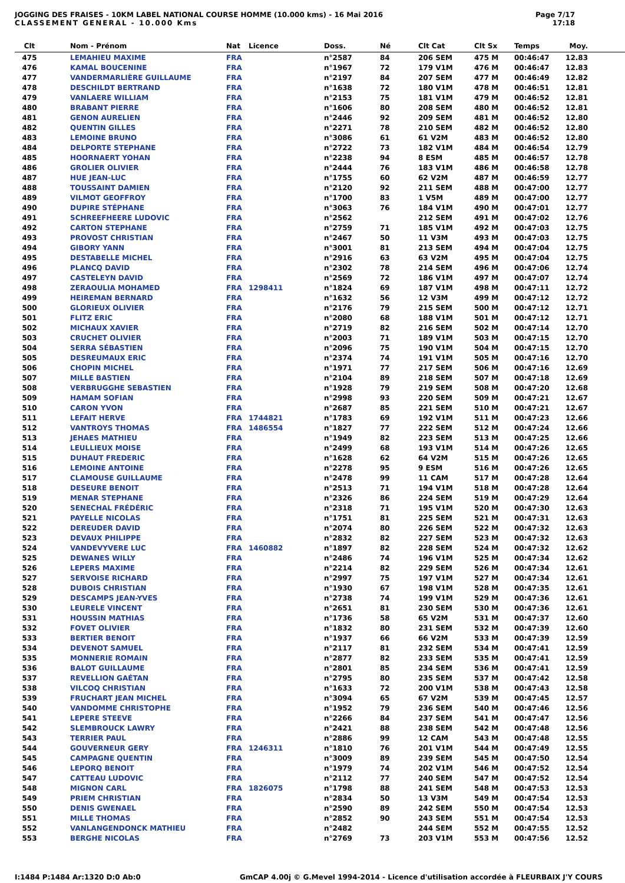JOGGING DES FRAISES - 10KM LABEL NATIONAL COURSE HOMME (10.000 kms) - 16 Mai 2016
CLASSEMENT GENERAL - 10.000 Kms
Page 7/17
17:18
| Clt | Nom - Prénom | Nat | Licence | Doss. | Né | Clt Cat | Clt Sx | Temps | Moy. | |
| --- | --- | --- | --- | --- | --- | --- | --- | --- | --- | --- |
| 475 | LEMAHIEU MAXIME | FRA | | n°2587 | 84 | 206 SEM | 475 M | 00:46:47 | 12.83 | |
| 476 | KAMAL BOUCENINE | FRA | | n°1967 | 72 | 179 V1M | 476 M | 00:46:47 | 12.83 | |
| 477 | VANDERMARLIÈRE GUILLAUME | FRA | | n°2197 | 84 | 207 SEM | 477 M | 00:46:49 | 12.82 | |
| 478 | DESCHILDT BERTRAND | FRA | | n°1638 | 72 | 180 V1M | 478 M | 00:46:51 | 12.81 | |
| 479 | VANLAERE WILLIAM | FRA | | n°2153 | 75 | 181 V1M | 479 M | 00:46:52 | 12.81 | |
| 480 | BRABANT PIERRE | FRA | | n°1606 | 80 | 208 SEM | 480 M | 00:46:52 | 12.81 | |
| 481 | GENON AURELIEN | FRA | | n°2446 | 92 | 209 SEM | 481 M | 00:46:52 | 12.80 | |
| 482 | QUENTIN GILLES | FRA | | n°2271 | 78 | 210 SEM | 482 M | 00:46:52 | 12.80 | |
| 483 | LEMOINE BRUNO | FRA | | n°3086 | 61 | 61 V2M | 483 M | 00:46:52 | 12.80 | |
| 484 | DELPORTE STEPHANE | FRA | | n°2722 | 73 | 182 V1M | 484 M | 00:46:54 | 12.79 | |
| 485 | HOORNAERT YOHAN | FRA | | n°2238 | 94 | 8 ESM | 485 M | 00:46:57 | 12.78 | |
| 486 | GROLIER OLIVIER | FRA | | n°2444 | 76 | 183 V1M | 486 M | 00:46:58 | 12.78 | |
| 487 | HUE JEAN-LUC | FRA | | n°1755 | 60 | 62 V2M | 487 M | 00:46:59 | 12.77 | |
| 488 | TOUSSAINT DAMIEN | FRA | | n°2120 | 92 | 211 SEM | 488 M | 00:47:00 | 12.77 | |
| 489 | VILMOT GEOFFROY | FRA | | n°1700 | 83 | 1 V5M | 489 M | 00:47:00 | 12.77 | |
| 490 | DUPIRE STÉPHANE | FRA | | n°3063 | 76 | 184 V1M | 490 M | 00:47:01 | 12.77 | |
| 491 | SCHREEFHEERE LUDOVIC | FRA | | n°2562 | | 212 SEM | 491 M | 00:47:02 | 12.76 | |
| 492 | CARTON STEPHANE | FRA | | n°2759 | 71 | 185 V1M | 492 M | 00:47:03 | 12.75 | |
| 493 | PROVOST CHRISTIAN | FRA | | n°2467 | 50 | 11 V3M | 493 M | 00:47:03 | 12.75 | |
| 494 | GIBORY YANN | FRA | | n°3001 | 81 | 213 SEM | 494 M | 00:47:04 | 12.75 | |
| 495 | DESTABELLE MICHEL | FRA | | n°2916 | 63 | 63 V2M | 495 M | 00:47:04 | 12.75 | |
| 496 | PLANCQ DAVID | FRA | | n°2302 | 78 | 214 SEM | 496 M | 00:47:06 | 12.74 | |
| 497 | CASTELEYN DAVID | FRA | | n°2569 | 72 | 186 V1M | 497 M | 00:47:07 | 12.74 | |
| 498 | ZERAOULIA MOHAMED | FRA | 1298411 | n°1824 | 69 | 187 V1M | 498 M | 00:47:11 | 12.72 | |
| 499 | HEIREMAN BERNARD | FRA | | n°1632 | 56 | 12 V3M | 499 M | 00:47:12 | 12.72 | |
| 500 | GLORIEUX OLIVIER | FRA | | n°2176 | 79 | 215 SEM | 500 M | 00:47:12 | 12.71 | |
| 501 | FLITZ ERIC | FRA | | n°2080 | 68 | 188 V1M | 501 M | 00:47:12 | 12.71 | |
| 502 | MICHAUX XAVIER | FRA | | n°2719 | 82 | 216 SEM | 502 M | 00:47:14 | 12.70 | |
| 503 | CRUCHET OLIVIER | FRA | | n°2003 | 71 | 189 V1M | 503 M | 00:47:15 | 12.70 | |
| 504 | SERRA SÉBASTIEN | FRA | | n°2096 | 75 | 190 V1M | 504 M | 00:47:15 | 12.70 | |
| 505 | DESREUMAUX ERIC | FRA | | n°2374 | 74 | 191 V1M | 505 M | 00:47:16 | 12.70 | |
| 506 | CHOPIN MICHEL | FRA | | n°1971 | 77 | 217 SEM | 506 M | 00:47:16 | 12.69 | |
| 507 | MILLE BASTIEN | FRA | | n°2104 | 89 | 218 SEM | 507 M | 00:47:18 | 12.69 | |
| 508 | VERBRUGGHE SEBASTIEN | FRA | | n°1928 | 79 | 219 SEM | 508 M | 00:47:20 | 12.68 | |
| 509 | HAMAM SOFIAN | FRA | | n°2998 | 93 | 220 SEM | 509 M | 00:47:21 | 12.67 | |
| 510 | CARON YVON | FRA | | n°2687 | 85 | 221 SEM | 510 M | 00:47:21 | 12.67 | |
| 511 | LEFAIT HERVE | FRA | 1744821 | n°1783 | 69 | 192 V1M | 511 M | 00:47:23 | 12.66 | |
| 512 | VANTROYS THOMAS | FRA | 1486554 | n°1827 | 77 | 222 SEM | 512 M | 00:47:24 | 12.66 | |
| 513 | JEHAES MATHIEU | FRA | | n°1949 | 82 | 223 SEM | 513 M | 00:47:25 | 12.66 | |
| 514 | LEULLIEUX MOISE | FRA | | n°2499 | 68 | 193 V1M | 514 M | 00:47:26 | 12.65 | |
| 515 | DUHAUT FREDERIC | FRA | | n°1628 | 62 | 64 V2M | 515 M | 00:47:26 | 12.65 | |
| 516 | LEMOINE ANTOINE | FRA | | n°2278 | 95 | 9 ESM | 516 M | 00:47:26 | 12.65 | |
| 517 | CLAMOUSE GUILLAUME | FRA | | n°2478 | 99 | 11 CAM | 517 M | 00:47:28 | 12.64 | |
| 518 | DESEURE BENOIT | FRA | | n°2513 | 71 | 194 V1M | 518 M | 00:47:28 | 12.64 | |
| 519 | MENAR STEPHANE | FRA | | n°2326 | 86 | 224 SEM | 519 M | 00:47:29 | 12.64 | |
| 520 | SENECHAL FRÉDÉRIC | FRA | | n°2318 | 71 | 195 V1M | 520 M | 00:47:30 | 12.63 | |
| 521 | PAYELLE NICOLAS | FRA | | n°1751 | 81 | 225 SEM | 521 M | 00:47:31 | 12.63 | |
| 522 | DEREUDER DAVID | FRA | | n°2074 | 80 | 226 SEM | 522 M | 00:47:32 | 12.63 | |
| 523 | DEVAUX PHILIPPE | FRA | | n°2832 | 82 | 227 SEM | 523 M | 00:47:32 | 12.63 | |
| 524 | VANDEVYVERE LUC | FRA | 1460882 | n°1897 | 82 | 228 SEM | 524 M | 00:47:32 | 12.62 | |
| 525 | DEWANES WILLY | FRA | | n°2486 | 74 | 196 V1M | 525 M | 00:47:34 | 12.62 | |
| 526 | LEPERS MAXIME | FRA | | n°2214 | 82 | 229 SEM | 526 M | 00:47:34 | 12.61 | |
| 527 | SERVOISE RICHARD | FRA | | n°2997 | 75 | 197 V1M | 527 M | 00:47:34 | 12.61 | |
| 528 | DUBOIS CHRISTIAN | FRA | | n°1930 | 67 | 198 V1M | 528 M | 00:47:35 | 12.61 | |
| 529 | DESCAMPS JEAN-YVES | FRA | | n°2738 | 74 | 199 V1M | 529 M | 00:47:36 | 12.61 | |
| 530 | LEURELE VINCENT | FRA | | n°2651 | 81 | 230 SEM | 530 M | 00:47:36 | 12.61 | |
| 531 | HOUSSIN MATHIAS | FRA | | n°1736 | 58 | 65 V2M | 531 M | 00:47:37 | 12.60 | |
| 532 | FOVET OLIVIER | FRA | | n°1832 | 80 | 231 SEM | 532 M | 00:47:39 | 12.60 | |
| 533 | BERTIER BENOIT | FRA | | n°1937 | 66 | 66 V2M | 533 M | 00:47:39 | 12.59 | |
| 534 | DEVENOT SAMUEL | FRA | | n°2117 | 81 | 232 SEM | 534 M | 00:47:41 | 12.59 | |
| 535 | MONNERIE ROMAIN | FRA | | n°2877 | 82 | 233 SEM | 535 M | 00:47:41 | 12.59 | |
| 536 | BALOT GUILLAUME | FRA | | n°2801 | 85 | 234 SEM | 536 M | 00:47:41 | 12.59 | |
| 537 | REVELLION GAÉTAN | FRA | | n°2795 | 80 | 235 SEM | 537 M | 00:47:42 | 12.58 | |
| 538 | VILCOQ CHRISTIAN | FRA | | n°1633 | 72 | 200 V1M | 538 M | 00:47:43 | 12.58 | |
| 539 | FRUCHART JEAN MICHEL | FRA | | n°3094 | 65 | 67 V2M | 539 M | 00:47:45 | 12.57 | |
| 540 | VANDOMME CHRISTOPHE | FRA | | n°1952 | 79 | 236 SEM | 540 M | 00:47:46 | 12.56 | |
| 541 | LEPERE STEEVE | FRA | | n°2266 | 84 | 237 SEM | 541 M | 00:47:47 | 12.56 | |
| 542 | SLEMBROUCK LAWRY | FRA | | n°2421 | 88 | 238 SEM | 542 M | 00:47:48 | 12.56 | |
| 543 | TERRIER PAUL | FRA | | n°2886 | 99 | 12 CAM | 543 M | 00:47:48 | 12.55 | |
| 544 | GOUVERNEUR GERY | FRA | 1246311 | n°1810 | 76 | 201 V1M | 544 M | 00:47:49 | 12.55 | |
| 545 | CAMPAGNE QUENTIN | FRA | | n°3009 | 89 | 239 SEM | 545 M | 00:47:50 | 12.54 | |
| 546 | LEPORQ BENOIT | FRA | | n°1979 | 74 | 202 V1M | 546 M | 00:47:52 | 12.54 | |
| 547 | CATTEAU LUDOVIC | FRA | | n°2112 | 77 | 240 SEM | 547 M | 00:47:52 | 12.54 | |
| 548 | MIGNON CARL | FRA | 1826075 | n°1798 | 88 | 241 SEM | 548 M | 00:47:53 | 12.53 | |
| 549 | PRIEM CHRISTIAN | FRA | | n°2834 | 50 | 13 V3M | 549 M | 00:47:54 | 12.53 | |
| 550 | DENIS GWENAEL | FRA | | n°2590 | 89 | 242 SEM | 550 M | 00:47:54 | 12.53 | |
| 551 | MILLE THOMAS | FRA | | n°2852 | 90 | 243 SEM | 551 M | 00:47:54 | 12.53 | |
| 552 | VANLANGENDONCK MATHIEU | FRA | | n°2482 | | 244 SEM | 552 M | 00:47:55 | 12.52 | |
| 553 | BERGHE NICOLAS | FRA | | n°2769 | 73 | 203 V1M | 553 M | 00:47:56 | 12.52 | |
I:1484 P:1484 Ar:1320 D:0 Ab:0 GmCAP 4.00j © G.Mevel 1994-2014 - Licence d'utilisation accordée à FLEURBAIX J'Y COURS